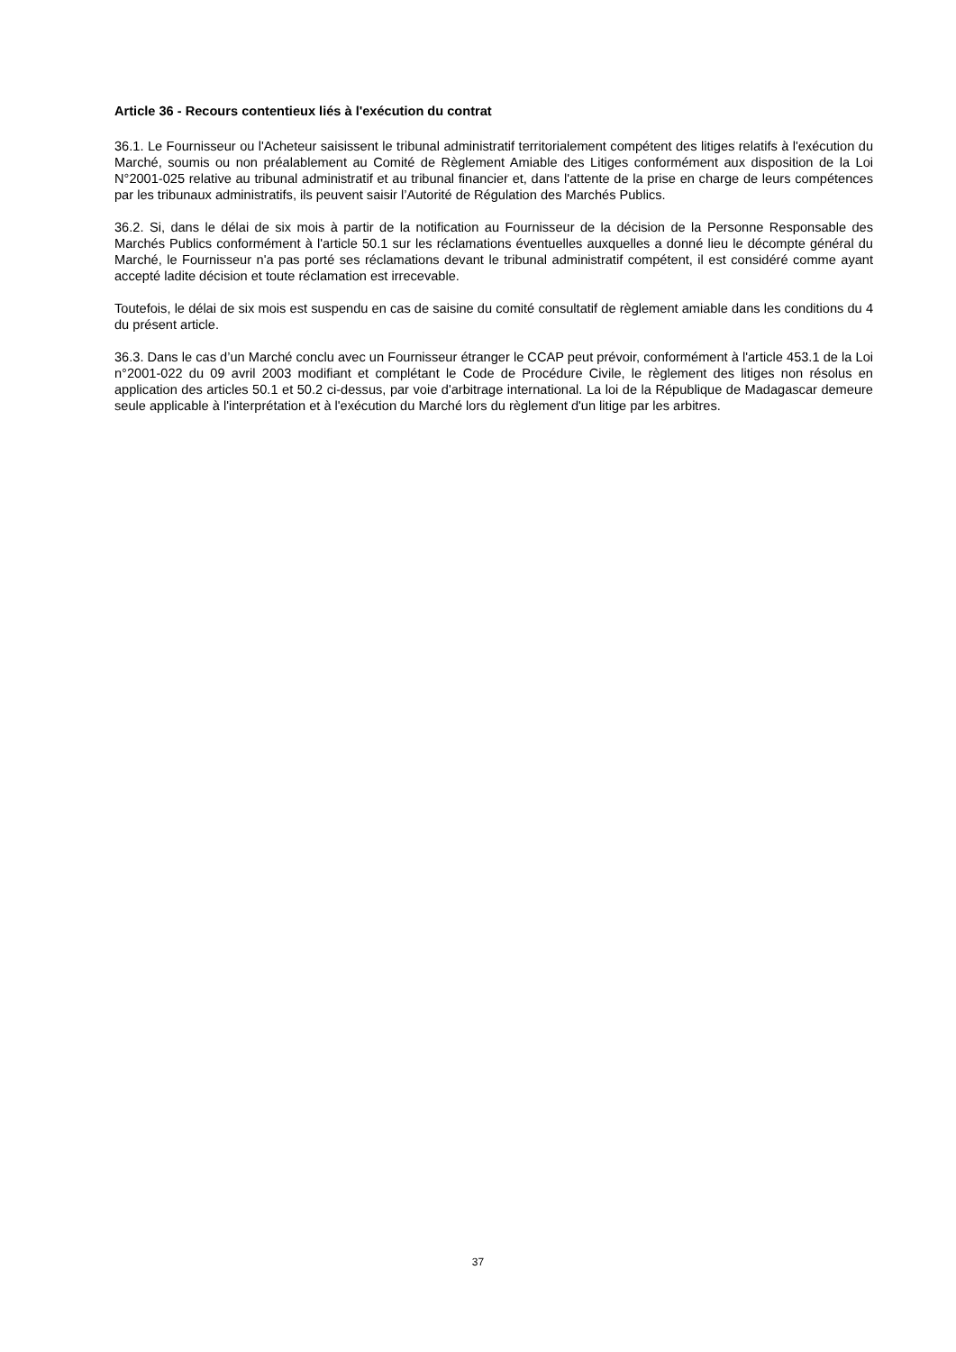Article 36 - Recours contentieux liés à l'exécution du contrat
36.1. Le Fournisseur ou l'Acheteur saisissent le tribunal administratif territorialement compétent des litiges relatifs à l'exécution du Marché, soumis ou non préalablement au Comité de Règlement Amiable des Litiges conformément aux disposition de la Loi N°2001-025 relative au tribunal administratif et au tribunal financier et, dans l'attente de la prise en charge de leurs compétences par les tribunaux administratifs, ils peuvent saisir l’Autorité de Régulation des Marchés Publics.
36.2. Si, dans le délai de six mois à partir de la notification au Fournisseur de la décision de la Personne Responsable des Marchés Publics conformément à l'article 50.1 sur les réclamations éventuelles auxquelles a donné lieu le décompte général du Marché, le Fournisseur n'a pas porté ses réclamations devant le tribunal administratif compétent, il est considéré comme ayant accepté ladite décision et toute réclamation est irrecevable.
Toutefois, le délai de six mois est suspendu en cas de saisine du comité consultatif de règlement amiable dans les conditions du 4 du présent article.
36.3. Dans le cas d’un Marché conclu avec un Fournisseur étranger le CCAP peut prévoir, conformément à l'article 453.1 de la Loi n°2001-022 du 09 avril 2003 modifiant et complétant le Code de Procédure Civile, le règlement des litiges non résolus en application des articles 50.1 et 50.2 ci-dessus, par voie d'arbitrage international. La loi de la République de Madagascar demeure seule applicable à l'interprétation et à l'exécution du Marché lors du règlement d'un litige par les arbitres.
37